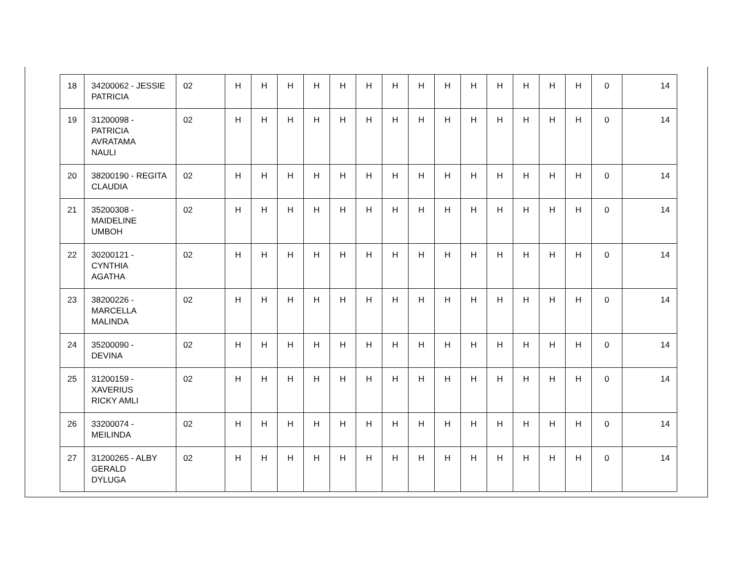| 18 | 34200062 - JESSIE PATRICIA | 02 | H | H | H | H | H | H | H | H | H | H | H | H | H | H | 0 | 14 |
| 19 | 31200098 - PATRICIA AVRATAMA NAULI | 02 | H | H | H | H | H | H | H | H | H | H | H | H | H | H | 0 | 14 |
| 20 | 38200190 - REGITA CLAUDIA | 02 | H | H | H | H | H | H | H | H | H | H | H | H | H | H | 0 | 14 |
| 21 | 35200308 - MAIDELINE UMBOH | 02 | H | H | H | H | H | H | H | H | H | H | H | H | H | H | 0 | 14 |
| 22 | 30200121 - CYNTHIA AGATHA | 02 | H | H | H | H | H | H | H | H | H | H | H | H | H | H | 0 | 14 |
| 23 | 38200226 - MARCELLA MALINDA | 02 | H | H | H | H | H | H | H | H | H | H | H | H | H | H | 0 | 14 |
| 24 | 35200090 - DEVINA | 02 | H | H | H | H | H | H | H | H | H | H | H | H | H | H | 0 | 14 |
| 25 | 31200159 - XAVERIUS RICKY AMLI | 02 | H | H | H | H | H | H | H | H | H | H | H | H | H | H | 0 | 14 |
| 26 | 33200074 - MEILINDA | 02 | H | H | H | H | H | H | H | H | H | H | H | H | H | H | 0 | 14 |
| 27 | 31200265 - ALBY GERALD DYLUGA | 02 | H | H | H | H | H | H | H | H | H | H | H | H | H | H | 0 | 14 |